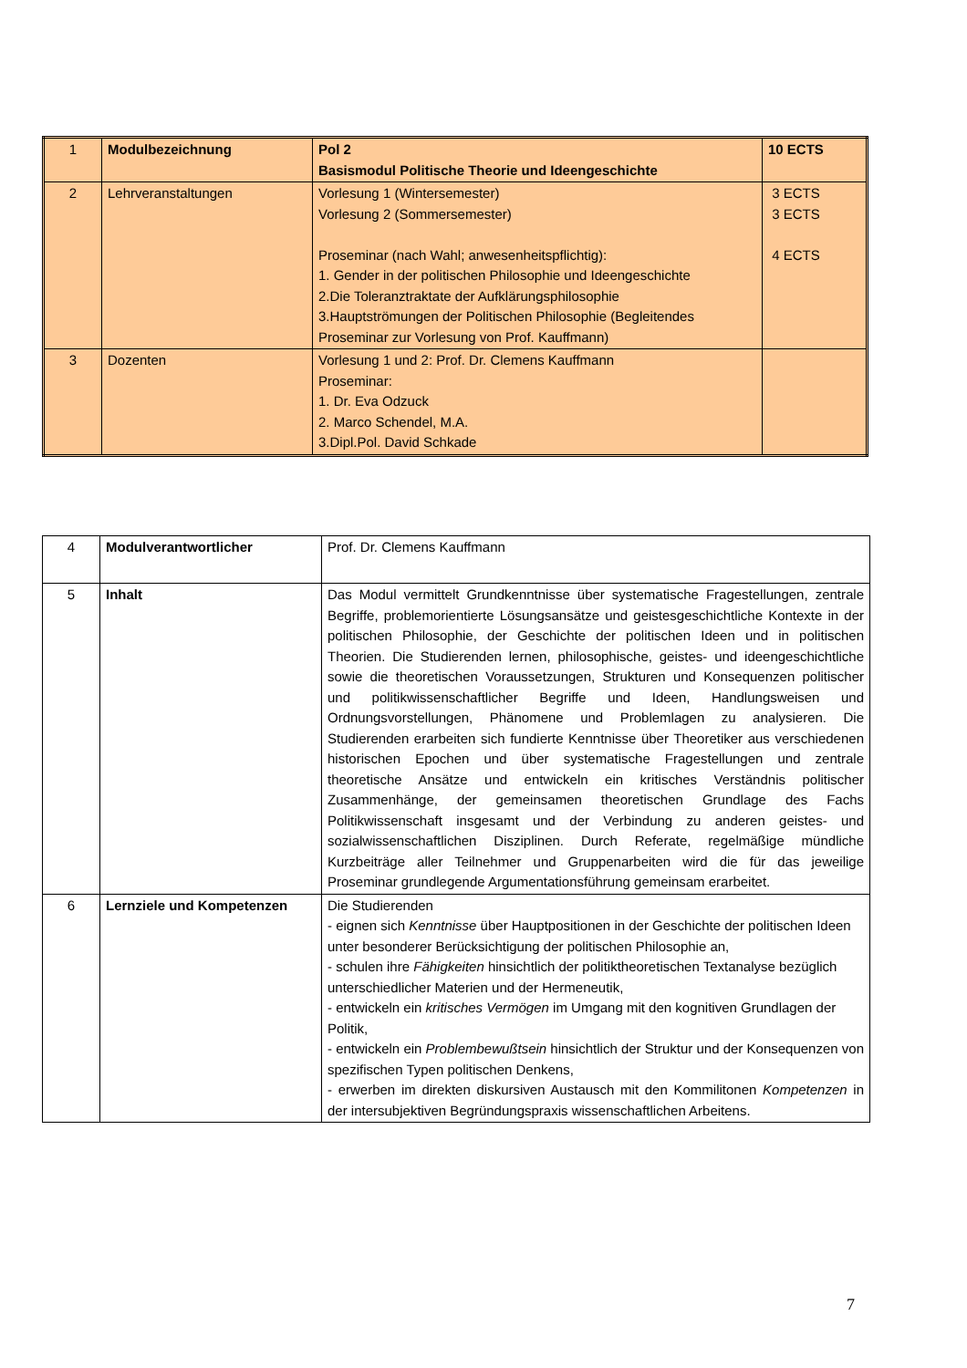| 1 | Modulbezeichnung | Pol 2 Basismodul Politische Theorie und Ideengeschichte | 10 ECTS |
| 2 | Lehrveranstaltungen | Vorlesung 1 (Wintersemester) Vorlesung 2 (Sommersemester) Proseminar (nach Wahl; anwesenheitspflichtig): 1. Gender in der politischen Philosophie und Ideengeschichte 2.Die Toleranztraktate der Aufklärungsphilosophie 3.Hauptströmungen der Politischen Philosophie (Begleitendes Proseminar zur Vorlesung von Prof. Kauffmann) | 3 ECTS 3 ECTS 4 ECTS |
| 3 | Dozenten | Vorlesung 1 und 2: Prof. Dr. Clemens Kauffmann Proseminar: 1. Dr. Eva Odzuck 2. Marco Schendel, M.A. 3.Dipl.Pol. David Schkade | |
| 4 | Modulverantwortlicher | Prof. Dr. Clemens Kauffmann |
| 5 | Inhalt | Das Modul vermittelt Grundkenntnisse über systematische Fragestellungen, zentrale Begriffe, problemorientierte Lösungsansätze und geistesgeschichtliche Kontexte in der politischen Philosophie, der Geschichte der politischen Ideen und in politischen Theorien. Die Studierenden lernen, philosophische, geistes- und ideengeschichtliche sowie die theoretischen Voraussetzungen, Strukturen und Konsequenzen politischer und politikwissenschaftlicher Begriffe und Ideen, Handlungsweisen und Ordnungsvorstellungen, Phänomene und Problemlagen zu analysieren. Die Studierenden erarbeiten sich fundierte Kenntnisse über Theoretiker aus verschiedenen historischen Epochen und über systematische Fragestellungen und zentrale theoretische Ansätze und entwickeln ein kritisches Verständnis politischer Zusammenhänge, der gemeinsamen theoretischen Grundlage des Fachs Politikwissenschaft insgesamt und der Verbindung zu anderen geistes- und sozialwissenschaftlichen Disziplinen. Durch Referate, regelmäßige mündliche Kurzbeiträge aller Teilnehmer und Gruppenarbeiten wird die für das jeweilige Proseminar grundlegende Argumentationsführung gemeinsam erarbeitet. |
| 6 | Lernziele und Kompetenzen | Die Studierenden - eignen sich Kenntnisse über Hauptpositionen in der Geschichte der politischen Ideen unter besonderer Berücksichtigung der politischen Philosophie an, - schulen ihre Fähigkeiten hinsichtlich der politiktheoretischen Textanalyse bezüglich unterschiedlicher Materien und der Hermeneutik, - entwickeln ein kritisches Vermögen im Umgang mit den kognitiven Grundlagen der Politik, - entwickeln ein Problembewußtsein hinsichtlich der Struktur und der Konsequenzen von spezifischen Typen politischen Denkens, - erwerben im direkten diskursiven Austausch mit den Kommilitonen Kompetenzen in der intersubjektiven Begründungspraxis wissenschaftlichen Arbeitens. |
7